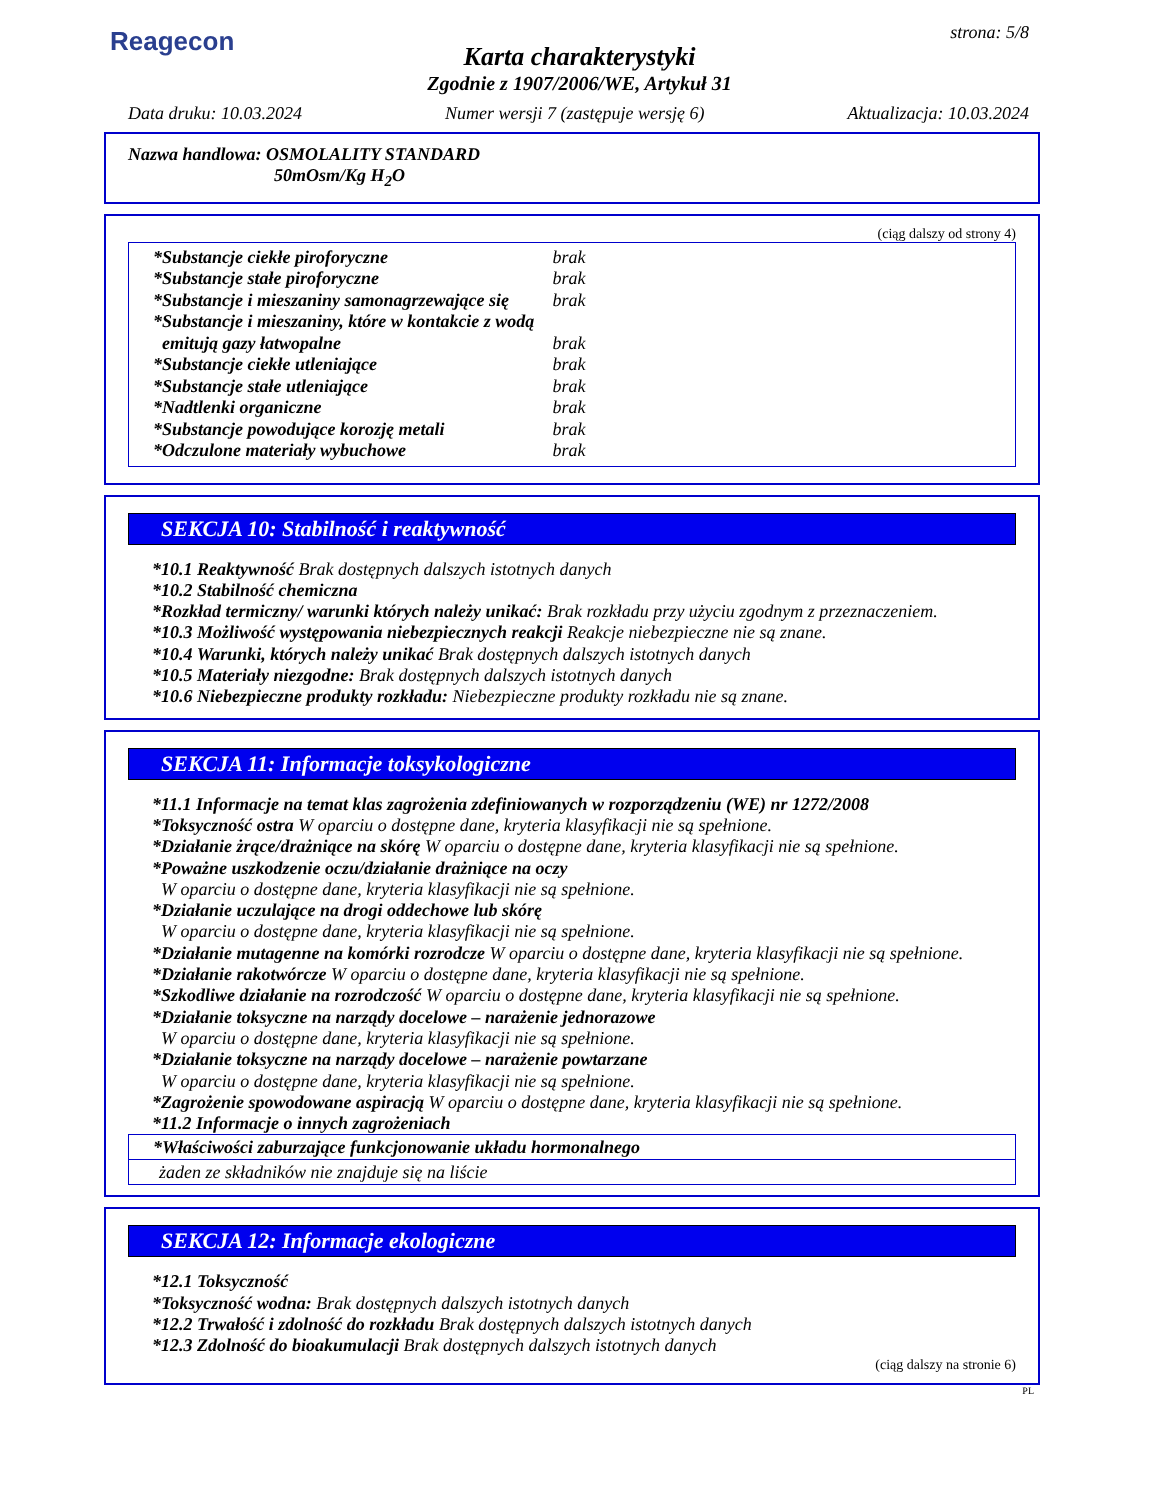Reagecon strona: 5/8
Karta charakterystyki
Zgodnie z 1907/2006/WE, Artykuł 31
Data druku: 10.03.2024 Numer wersji 7 (zastępuje wersję 6) Aktualizacja: 10.03.2024
Nazwa handlowa: OSMOLALITY STANDARD
50mOsm/Kg H<sub>2</sub>O
(ciąg dalszy od strony 4)
| *Substancje ciekłe piroforyczne | brak |
| *Substancje stałe piroforyczne | brak |
| *Substancje i mieszaniny samonagrzewające się | brak |
| *Substancje i mieszaniny, które w kontakcie z wodą emitują gazy łatwopalne | brak |
| *Substancje ciekłe utleniające | brak |
| *Substancje stałe utleniające | brak |
| *Nadtlenki organiczne | brak |
| *Substancje powodujące korozję metali | brak |
| *Odczulone materiały wybuchowe | brak |
SEKCJA 10: Stabilność i reaktywność
*10.1 Reaktywność Brak dostępnych dalszych istotnych danych
*10.2 Stabilność chemiczna
*Rozkład termiczny/ warunki których należy unikać: Brak rozkładu przy użyciu zgodnym z przeznaczeniem.
*10.3 Możliwość występowania niebezpiecznych reakcji Reakcje niebezpieczne nie są znane.
*10.4 Warunki, których należy unikać Brak dostępnych dalszych istotnych danych
*10.5 Materiały niezgodne: Brak dostępnych dalszych istotnych danych
*10.6 Niebezpieczne produkty rozkładu: Niebezpieczne produkty rozkładu nie są znane.
SEKCJA 11: Informacje toksykologiczne
*11.1 Informacje na temat klas zagrożenia zdefiniowanych w rozporządzeniu (WE) nr 1272/2008
*Toksyczność ostra W oparciu o dostępne dane, kryteria klasyfikacji nie są spełnione.
*Działanie żrące/drażniące na skórę W oparciu o dostępne dane, kryteria klasyfikacji nie są spełnione.
*Poważne uszkodzenie oczu/działanie drażniące na oczy
W oparciu o dostępne dane, kryteria klasyfikacji nie są spełnione.
*Działanie uczulające na drogi oddechowe lub skórę
W oparciu o dostępne dane, kryteria klasyfikacji nie są spełnione.
*Działanie mutagenne na komórki rozrodcze W oparciu o dostępne dane, kryteria klasyfikacji nie są spełnione.
*Działanie rakotwórcze W oparciu o dostępne dane, kryteria klasyfikacji nie są spełnione.
*Szkodliwe działanie na rozrodczość W oparciu o dostępne dane, kryteria klasyfikacji nie są spełnione.
*Działanie toksyczne na narządy docelowe – narażenie jednorazowe
W oparciu o dostępne dane, kryteria klasyfikacji nie są spełnione.
*Działanie toksyczne na narządy docelowe – narażenie powtarzane
W oparciu o dostępne dane, kryteria klasyfikacji nie są spełnione.
*Zagrożenie spowodowane aspiracją W oparciu o dostępne dane, kryteria klasyfikacji nie są spełnione.
*11.2 Informacje o innych zagrożeniach
*Właściwości zaburzające funkcjonowanie układu hormonalnego
żaden ze składników nie znajduje się na liście
SEKCJA 12: Informacje ekologiczne
*12.1 Toksyczność
*Toksyczność wodna: Brak dostępnych dalszych istotnych danych
*12.2 Trwałość i zdolność do rozkładu Brak dostępnych dalszych istotnych danych
*12.3 Zdolność do bioakumulacji Brak dostępnych dalszych istotnych danych
(ciąg dalszy na stronie 6)
PL